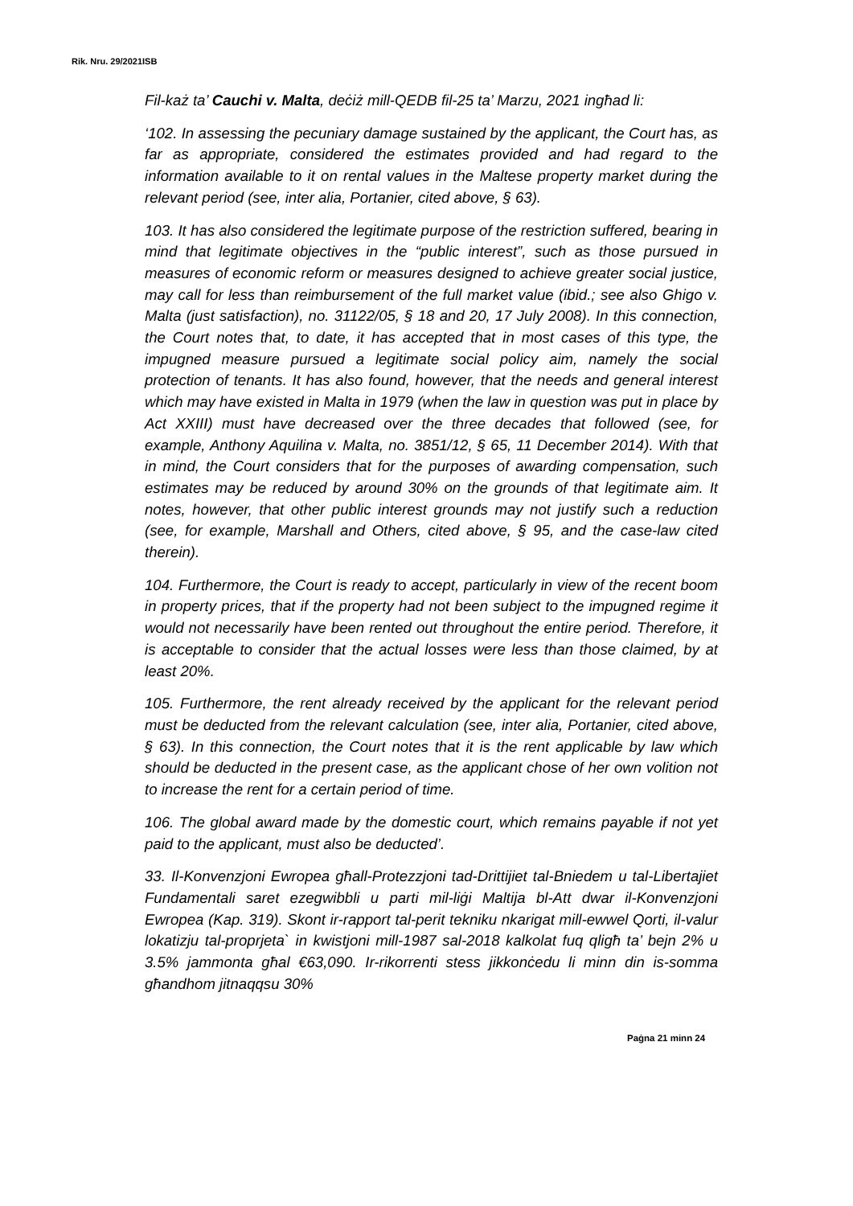Rik. Nru. 29/2021ISB
Fil-każ ta’ Cauchi v. Malta, deċiż mill-QEDB fil-25 ta’ Marzu, 2021 ingħad li:
‘102. In assessing the pecuniary damage sustained by the applicant, the Court has, as far as appropriate, considered the estimates provided and had regard to the information available to it on rental values in the Maltese property market during the relevant period (see, inter alia, Portanier, cited above, § 63).
103. It has also considered the legitimate purpose of the restriction suffered, bearing in mind that legitimate objectives in the “public interest”, such as those pursued in measures of economic reform or measures designed to achieve greater social justice, may call for less than reimbursement of the full market value (ibid.; see also Ghigo v. Malta (just satisfaction), no. 31122/05, § 18 and 20, 17 July 2008). In this connection, the Court notes that, to date, it has accepted that in most cases of this type, the impugned measure pursued a legitimate social policy aim, namely the social protection of tenants. It has also found, however, that the needs and general interest which may have existed in Malta in 1979 (when the law in question was put in place by Act XXIII) must have decreased over the three decades that followed (see, for example, Anthony Aquilina v. Malta, no. 3851/12, § 65, 11 December 2014). With that in mind, the Court considers that for the purposes of awarding compensation, such estimates may be reduced by around 30% on the grounds of that legitimate aim. It notes, however, that other public interest grounds may not justify such a reduction (see, for example, Marshall and Others, cited above, § 95, and the case-law cited therein).
104. Furthermore, the Court is ready to accept, particularly in view of the recent boom in property prices, that if the property had not been subject to the impugned regime it would not necessarily have been rented out throughout the entire period. Therefore, it is acceptable to consider that the actual losses were less than those claimed, by at least 20%.
105. Furthermore, the rent already received by the applicant for the relevant period must be deducted from the relevant calculation (see, inter alia, Portanier, cited above, § 63). In this connection, the Court notes that it is the rent applicable by law which should be deducted in the present case, as the applicant chose of her own volition not to increase the rent for a certain period of time.
106. The global award made by the domestic court, which remains payable if not yet paid to the applicant, must also be deducted’.
33. Il-Konvenzjoni Ewropea għall-Protezzjoni tad-Drittijiet tal-Bniedem u tal-Libertajiet Fundamentali saret ezegwibbli u parti mil-liġi Maltija bl-Att dwar il-Konvenzjoni Ewropea (Kap. 319). Skont ir-rapport tal-perit tekniku nkarigat mill-ewwel Qorti, il-valur lokatizju tal-proprjeta` in kwistjoni mill-1987 sal-2018 kalkolat fuq qligħ ta’ bejn 2% u 3.5% jammonta għal €63,090. Ir-rikorrenti stess jikkonċedu li minn din is-somma għandhom jitnaqqsu 30%
Paġna 21 minn 24